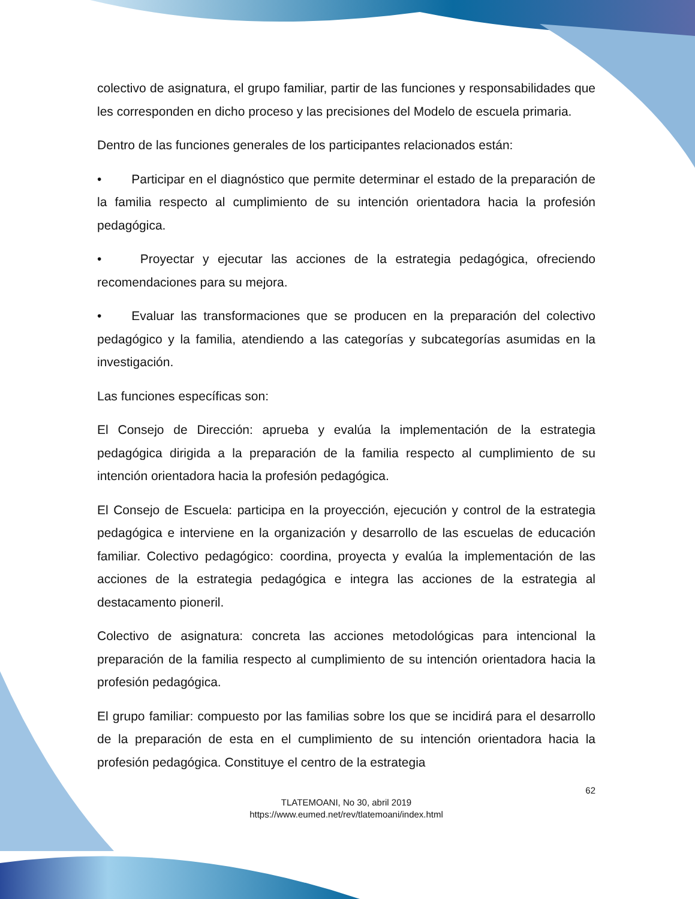colectivo de asignatura, el grupo familiar, partir de las funciones y responsabilidades que les corresponden en dicho proceso y las precisiones del Modelo de escuela primaria.
Dentro de las funciones generales de los participantes relacionados están:
• Participar en el diagnóstico que permite determinar el estado de la preparación de la familia respecto al cumplimiento de su intención orientadora hacia la profesión pedagógica.
• Proyectar y ejecutar las acciones de la estrategia pedagógica, ofreciendo recomendaciones para su mejora.
• Evaluar las transformaciones que se producen en la preparación del colectivo pedagógico y la familia, atendiendo a las categorías y subcategorías asumidas en la investigación.
Las funciones específicas son:
El Consejo de Dirección: aprueba y evalúa la implementación de la estrategia pedagógica dirigida a la preparación de la familia respecto al cumplimiento de su intención orientadora hacia la profesión pedagógica.
El Consejo de Escuela: participa en la proyección, ejecución y control de la estrategia pedagógica e interviene en la organización y desarrollo de las escuelas de educación familiar. Colectivo pedagógico: coordina, proyecta y evalúa la implementación de las acciones de la estrategia pedagógica e integra las acciones de la estrategia al destacamento pioneril.
Colectivo de asignatura: concreta las acciones metodológicas para intencional la preparación de la familia respecto al cumplimiento de su intención orientadora hacia la profesión pedagógica.
El grupo familiar: compuesto por las familias sobre los que se incidirá para el desarrollo de la preparación de esta en el cumplimiento de su intención orientadora hacia la profesión pedagógica. Constituye el centro de la estrategia
62
TLATEMOANI, No 30, abril 2019
https://www.eumed.net/rev/tlatemoani/index.html